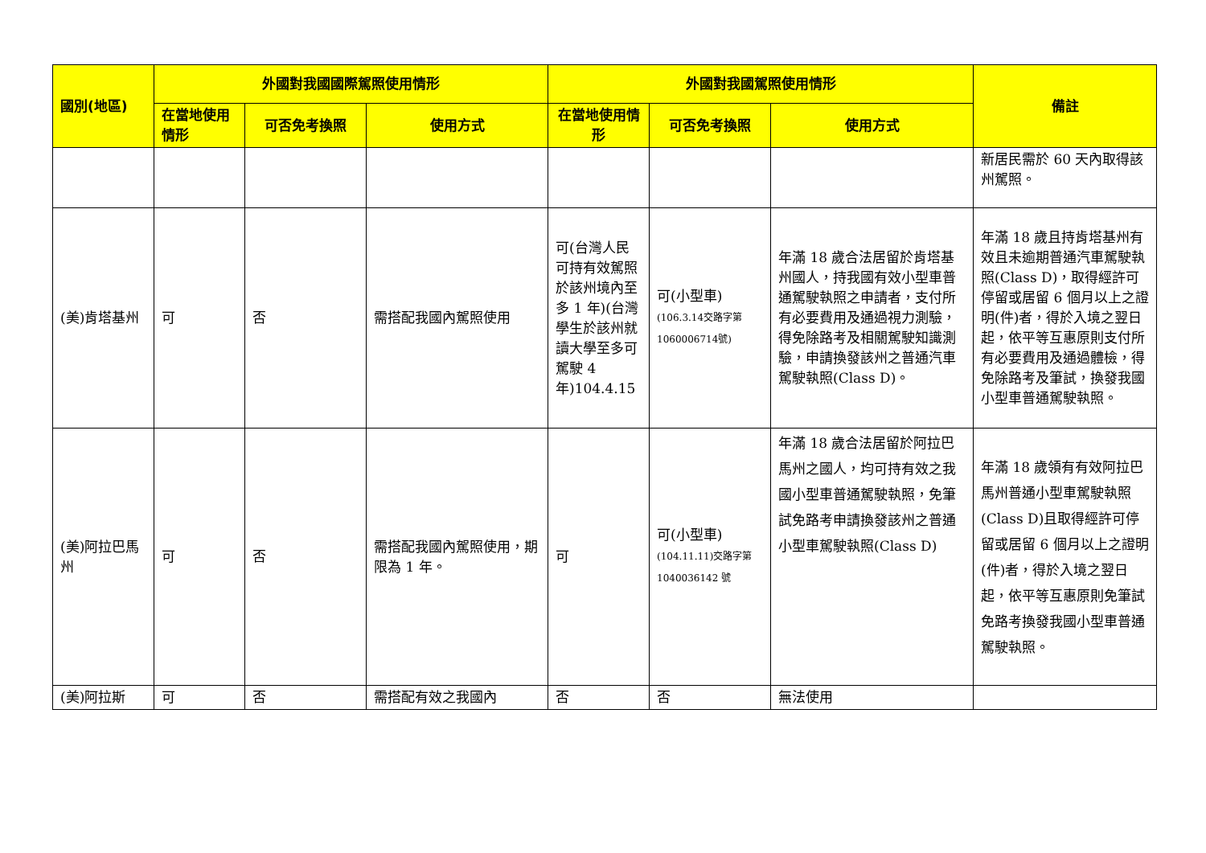| 國別(地區) | 外國對我國國際駕照使用情形 | | | 外國對我國駕照使用情形 | | | 備註 |
| --- | --- | --- | --- | --- | --- | --- | --- |
| | 在當地使用情形 | 可否免考換照 | 使用方式 | 在當地使用情形 | 可否免考換照 | 使用方式 | |
| | | | | | | | 新居民需於 60 天內取得該州駕照。 |
| (美)肯塔基州 | 可 | 否 | 需搭配我國內駕照使用 | 可(台灣人民可持有效駕照於該州境內至多 1 年)(台灣學生於該州就讀大學至多可駕駛 4 年)104.4.15 | 可(小型車) (106.3.14交路字第1060006714號) | 年滿 18 歲合法居留於肯塔基州國人，持我國有效小型車普通駕駛執照之申請者，支付所有必要費用及通過視力測驗，得免除路考及相關駕駛知識測驗，申請換發該州之普通汽車駕駛執照(Class D)。 | 年滿 18 歲且持肯塔基州有效且未逾期普通汽車駕駛執照(Class D)，取得經許可停留或居留 6 個月以上之證明(件)者，得於入境之翌日起，依平等互惠原則支付所有必要費用及通過體檢，得免除路考及筆試，換發我國小型車普通駕駛執照。 |
| (美)阿拉巴馬州 | 可 | 否 | 需搭配我國內駕照使用，期限為 1 年。 | 可 | 可(小型車) (104.11.11)交路字第 1040036142 號 | 年滿 18 歲合法居留於阿拉巴馬州之國人，均可持有效之我國小型車普通駕駛執照，免筆試免路考申請換發該州之普通小型車駕駛執照(Class D) | 年滿 18 歲領有有效阿拉巴馬州普通小型車駕駛執照(Class D)且取得經許可停留或居留 6 個月以上之證明(件)者，得於入境之翌日起，依平等互惠原則免筆試免路考換發我國小型車普通駕駛執照。 |
| (美)阿拉斯 | 可 | 否 | 需搭配有效之我國內 | 否 | 否 | 無法使用 | |